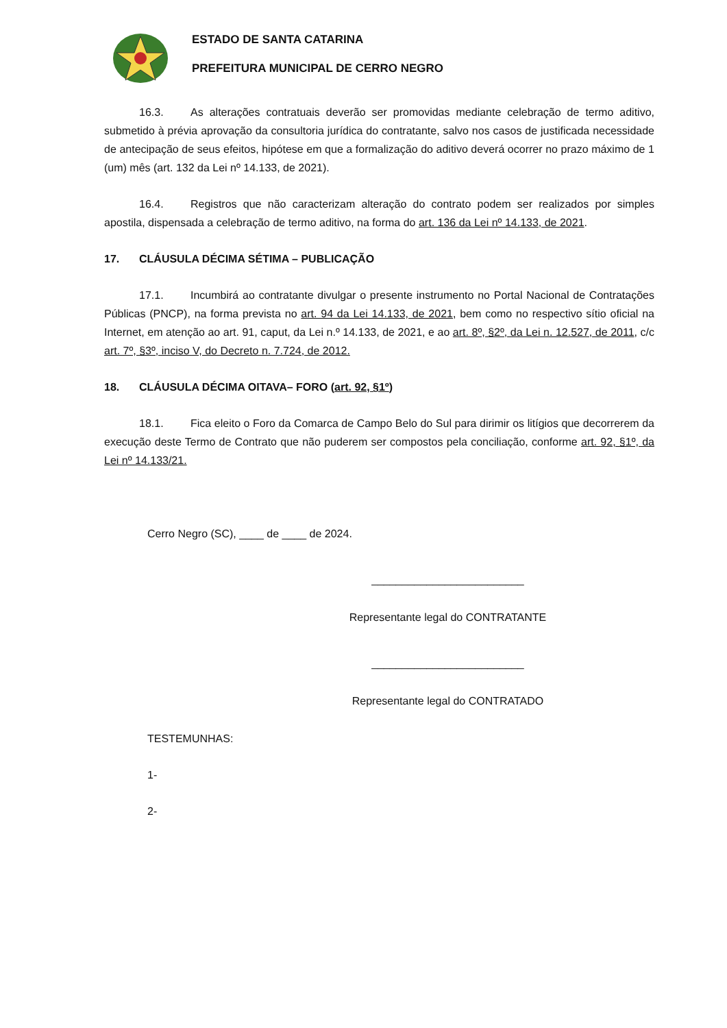ESTADO DE SANTA CATARINA
PREFEITURA MUNICIPAL DE CERRO NEGRO
16.3. As alterações contratuais deverão ser promovidas mediante celebração de termo aditivo, submetido à prévia aprovação da consultoria jurídica do contratante, salvo nos casos de justificada necessidade de antecipação de seus efeitos, hipótese em que a formalização do aditivo deverá ocorrer no prazo máximo de 1 (um) mês (art. 132 da Lei nº 14.133, de 2021).
16.4. Registros que não caracterizam alteração do contrato podem ser realizados por simples apostila, dispensada a celebração de termo aditivo, na forma do art. 136 da Lei nº 14.133, de 2021.
17. CLÁUSULA DÉCIMA SÉTIMA – PUBLICAÇÃO
17.1. Incumbirá ao contratante divulgar o presente instrumento no Portal Nacional de Contratações Públicas (PNCP), na forma prevista no art. 94 da Lei 14.133, de 2021, bem como no respectivo sítio oficial na Internet, em atenção ao art. 91, caput, da Lei n.º 14.133, de 2021, e ao art. 8º, §2º, da Lei n. 12.527, de 2011, c/c art. 7º, §3º, inciso V, do Decreto n. 7.724, de 2012.
18. CLÁUSULA DÉCIMA OITAVA– FORO (art. 92, §1º)
18.1. Fica eleito o Foro da Comarca de Campo Belo do Sul para dirimir os litígios que decorrerem da execução deste Termo de Contrato que não puderem ser compostos pela conciliação, conforme art. 92, §1º, da Lei nº 14.133/21.
Cerro Negro (SC), ____ de ____ de 2024.
_________________________
Representante legal do CONTRATANTE
_________________________
Representante legal do CONTRATADO
TESTEMUNHAS:
1-
2-